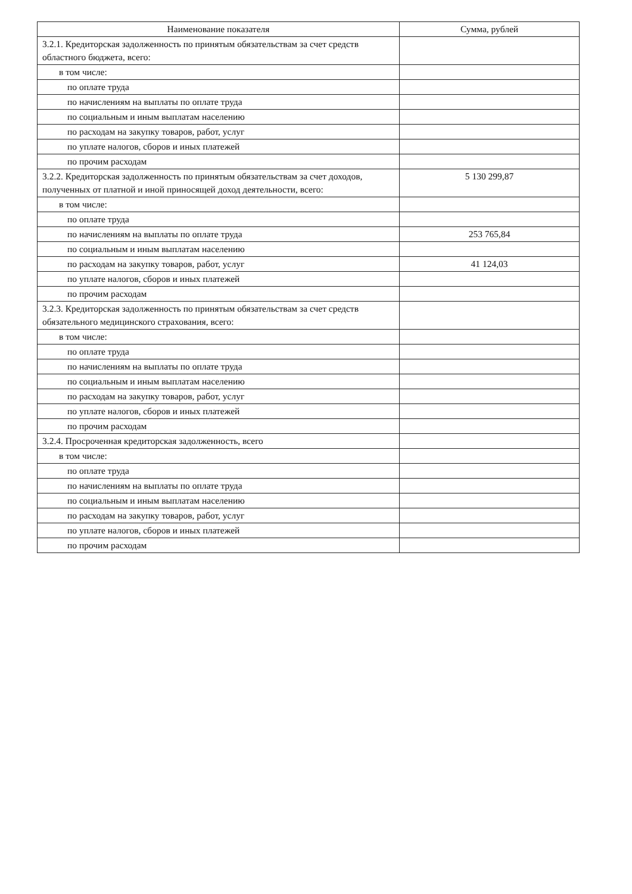| Наименование показателя | Сумма, рублей |
| --- | --- |
| 3.2.1. Кредиторская задолженность по принятым обязательствам за счет средств областного бюджета, всего: | |
| в том числе: | |
| по оплате труда | |
| по начислениям на выплаты по оплате труда | |
| по социальным и иным выплатам населению | |
| по расходам на закупку товаров, работ, услуг | |
| по уплате налогов, сборов и иных платежей | |
| по прочим расходам | |
| 3.2.2. Кредиторская задолженность по принятым обязательствам за счет доходов, полученных от платной и иной приносящей доход деятельности, всего: | 5 130 299,87 |
| в том числе: | |
| по оплате труда | |
| по начислениям на выплаты по оплате труда | 253 765,84 |
| по социальным и иным выплатам населению | |
| по расходам на закупку товаров, работ, услуг | 41 124,03 |
| по уплате налогов, сборов и иных платежей | |
| по прочим расходам | |
| 3.2.3. Кредиторская задолженность по принятым обязательствам за счет средств обязательного медицинского страхования, всего: | |
| в том числе: | |
| по оплате труда | |
| по начислениям на выплаты по оплате труда | |
| по социальным и иным выплатам населению | |
| по расходам на закупку товаров, работ, услуг | |
| по уплате налогов, сборов и иных платежей | |
| по прочим расходам | |
| 3.2.4. Просроченная кредиторская задолженность, всего | |
| в том числе: | |
| по оплате труда | |
| по начислениям на выплаты по оплате труда | |
| по социальным и иным выплатам населению | |
| по расходам на закупку товаров, работ, услуг | |
| по уплате налогов, сборов и иных платежей | |
| по прочим расходам | |